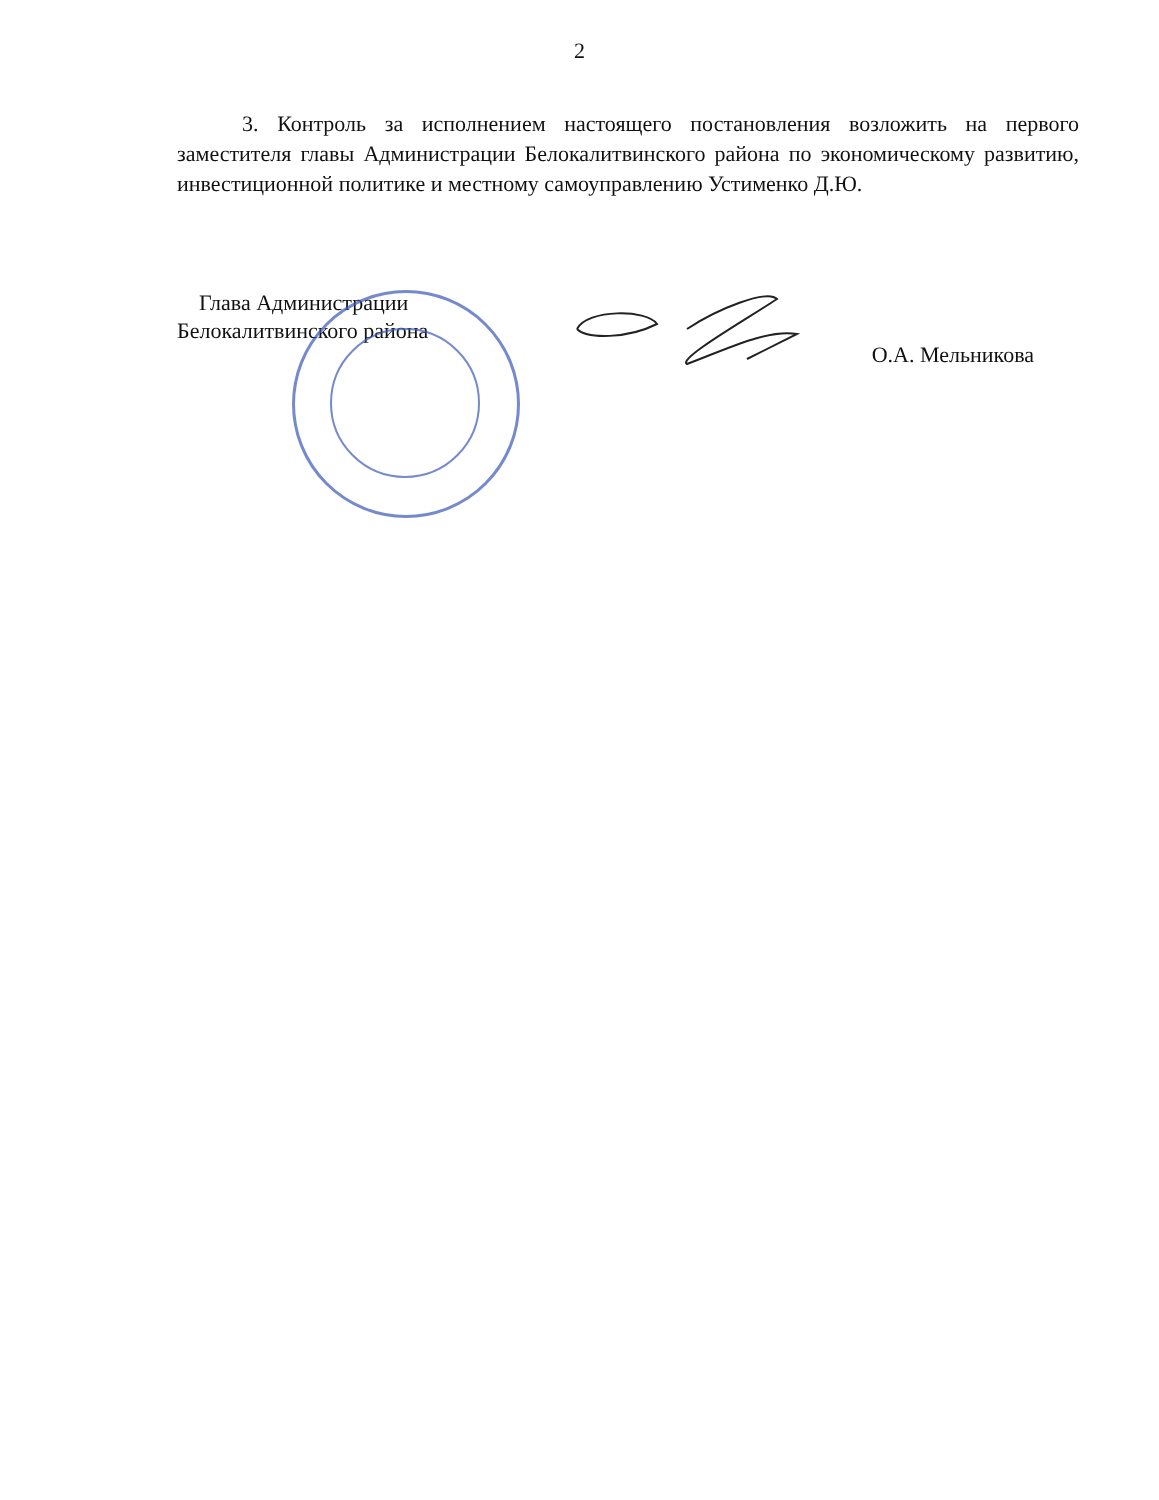2
3. Контроль за исполнением настоящего постановления возложить на первого заместителя главы Администрации Белокалитвинского района по экономическому развитию, инвестиционной политике и местному самоуправлению Устименко Д.Ю.
Глава Администрации
Белокалитвинского района
О.А. Мельникова